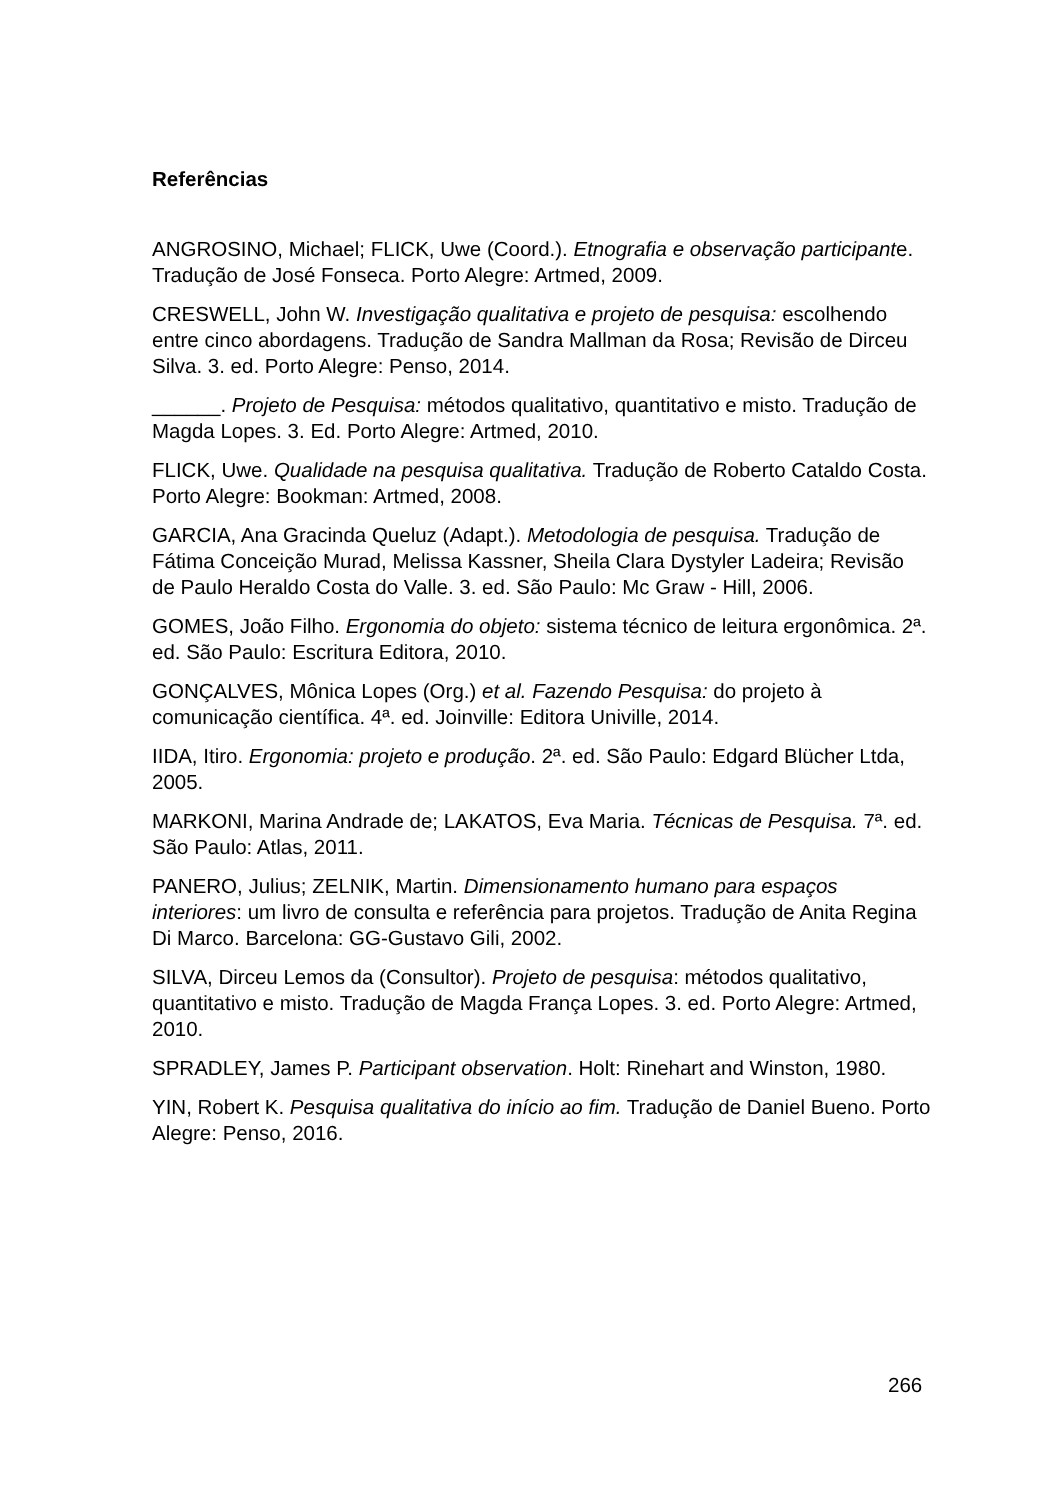Referências
ANGROSINO, Michael; FLICK, Uwe (Coord.). Etnografia e observação participante. Tradução de José Fonseca. Porto Alegre: Artmed, 2009.
CRESWELL, John W. Investigação qualitativa e projeto de pesquisa: escolhendo entre cinco abordagens. Tradução de Sandra Mallman da Rosa; Revisão de Dirceu Silva. 3. ed. Porto Alegre: Penso, 2014.
______. Projeto de Pesquisa: métodos qualitativo, quantitativo e misto. Tradução de Magda Lopes. 3. Ed. Porto Alegre: Artmed, 2010.
FLICK, Uwe. Qualidade na pesquisa qualitativa. Tradução de Roberto Cataldo Costa. Porto Alegre: Bookman: Artmed, 2008.
GARCIA, Ana Gracinda Queluz (Adapt.). Metodologia de pesquisa. Tradução de Fátima Conceição Murad, Melissa Kassner, Sheila Clara Dystyler Ladeira; Revisão de Paulo Heraldo Costa do Valle. 3. ed. São Paulo: Mc Graw - Hill, 2006.
GOMES, João Filho. Ergonomia do objeto: sistema técnico de leitura ergonômica. 2ª. ed. São Paulo: Escritura Editora, 2010.
GONÇALVES, Mônica Lopes (Org.) et al. Fazendo Pesquisa: do projeto à comunicação científica. 4ª. ed. Joinville: Editora Univille, 2014.
IIDA, Itiro. Ergonomia: projeto e produção. 2ª. ed. São Paulo: Edgard Blücher Ltda, 2005.
MARKONI, Marina Andrade de; LAKATOS, Eva Maria. Técnicas de Pesquisa. 7ª. ed. São Paulo: Atlas, 2011.
PANERO, Julius; ZELNIK, Martin. Dimensionamento humano para espaços interiores: um livro de consulta e referência para projetos. Tradução de Anita Regina Di Marco. Barcelona: GG-Gustavo Gili, 2002.
SILVA, Dirceu Lemos da (Consultor). Projeto de pesquisa: métodos qualitativo, quantitativo e misto. Tradução de Magda França Lopes. 3. ed. Porto Alegre: Artmed, 2010.
SPRADLEY, James P. Participant observation. Holt: Rinehart and Winston, 1980.
YIN, Robert K. Pesquisa qualitativa do início ao fim. Tradução de Daniel Bueno. Porto Alegre: Penso, 2016.
266